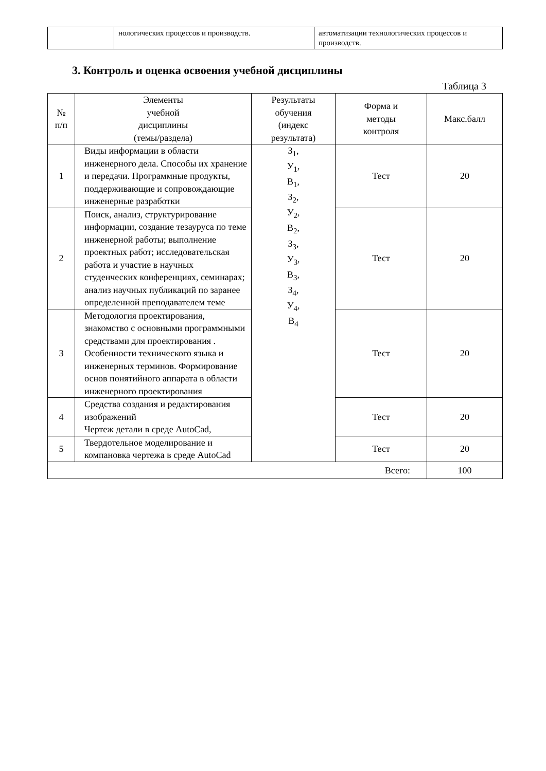| | нологических процессов и производств. | автоматизации технологических процессов и производств. |
3. Контроль и оценка освоения учебной дисциплины
Таблица 3
| № п/п | Элементы учебной дисциплины (темы/раздела) | Результаты обучения (индекс результата) | Форма и методы контроля | Макс.балл |
| --- | --- | --- | --- | --- |
| 1 | Виды информации в области инженерного дела. Способы их хранение и передачи. Программные продукты, поддерживающие и сопровождающие инженерные разработки | З<sub>1</sub>, У<sub>1</sub>, В<sub>1</sub>, З<sub>2</sub>, У<sub>2</sub>, В<sub>2</sub>, З<sub>3</sub>, У<sub>3</sub>, В<sub>3</sub>, З<sub>4</sub>, У<sub>4</sub>, В<sub>4</sub> | Тест | 20 |
| 2 | Поиск, анализ, структурирование информации, создание тезауруса по теме инженерной работы; выполнение проектных работ; исследовательская работа и участие в научных студенческих конференциях, семинарах; анализ научных публикаций по заранее определенной преподавателем теме | | Тест | 20 |
| 3 | Методология проектирования, знакомство с основными программными средствами для проектирования . Особенности технического языка и инженерных терминов. Формирование основ понятийного аппарата в области инженерного проектирования | | Тест | 20 |
| 4 | Средства создания и редактирования изображений Чертеж детали в среде AutoCad, | | Тест | 20 |
| 5 | Твердотельное моделирование и компановка чертежа в среде AutoCad | | Тест | 20 |
| Всего: | | | | 100 |